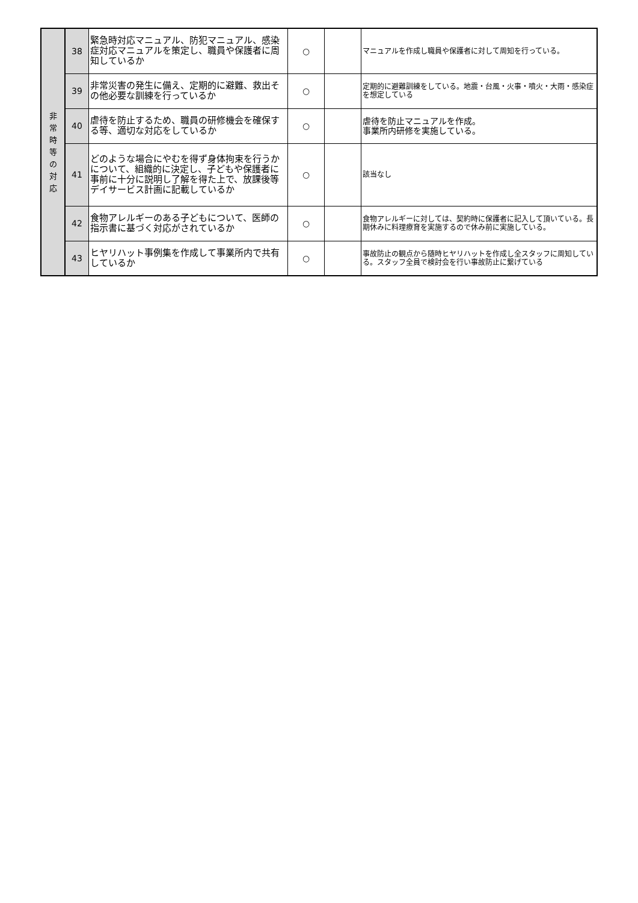| 非 常 時 等 の 対 応 | 38 | 緊急時対応マニュアル、防犯マニュアル、感染症対応マニュアルを策定し、職員や保護者に周知しているか | ○ | | マニュアルを作成し職員や保護者に対して周知を行っている。 |
| | 39 | 非常災害の発生に備え、定期的に避難、救出その他必要な訓練を行っているか | ○ | | 定期的に避難訓練をしている。地震・台風・火事・噴火・大雨・感染症を想定している |
| | 40 | 虐待を防止するため、職員の研修機会を確保する等、適切な対応をしているか | ○ | | 虐待を防止マニュアルを作成。 事業所内研修を実施している。 |
| | 41 | どのような場合にやむを得ず身体拘束を行うかについて、組織的に決定し、子どもや保護者に事前に十分に説明し了解を得た上で、放課後等デイサービス計画に記載しているか | ○ | | 該当なし |
| | 42 | 食物アレルギーのある子どもについて、医師の指示書に基づく対応がされているか | ○ | | 食物アレルギーに対しては、契約時に保護者に記入して頂いている。長期休みに料理療育を実施するので休み前に実施している。 |
| | 43 | ヒヤリハット事例集を作成して事業所内で共有しているか | ○ | | 事故防止の観点から随時ヒヤリハットを作成し全スタッフに周知している。スタッフ全員で検討会を行い事故防止に繋げている |